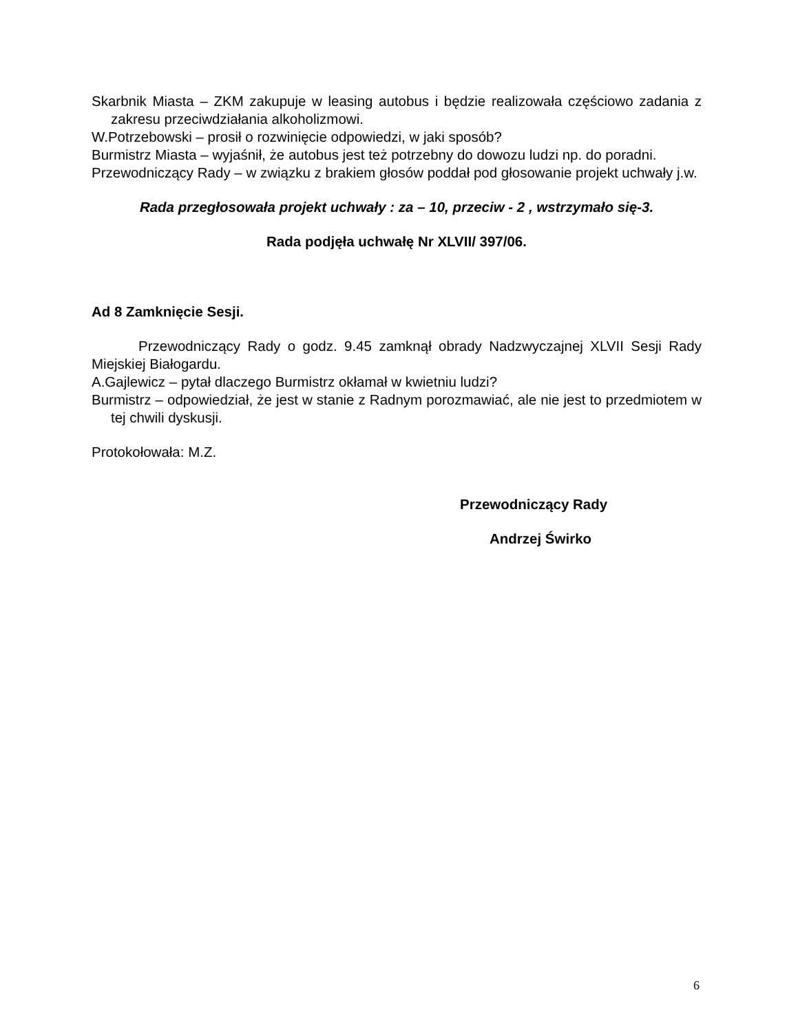Skarbnik Miasta – ZKM zakupuje w leasing autobus i będzie realizowała częściowo zadania z zakresu przeciwdziałania alkoholizmowi.
W.Potrzebowski – prosił o rozwinięcie odpowiedzi, w jaki sposób?
Burmistrz Miasta – wyjaśnił, że autobus jest też potrzebny do dowozu ludzi np. do poradni.
Przewodniczący Rady – w związku z brakiem głosów poddał pod głosowanie projekt uchwały j.w.
Rada przegłosowała projekt uchwały : za – 10, przeciw - 2 , wstrzymało się-3.
Rada podjęła uchwałę Nr XLVII/ 397/06.
Ad 8 Zamknięcie Sesji.
Przewodniczący Rady o godz. 9.45 zamknął obrady Nadzwyczajnej XLVII Sesji Rady Miejskiej Białogardu.
A.Gajlewicz – pytał dlaczego Burmistrz okłamał w kwietniu ludzi?
Burmistrz – odpowiedział, że jest w stanie z Radnym porozmawiać, ale nie jest to przedmiotem w tej chwili dyskusji.
Protokołowała: M.Z.
Przewodniczący Rady
Andrzej Świrko
6